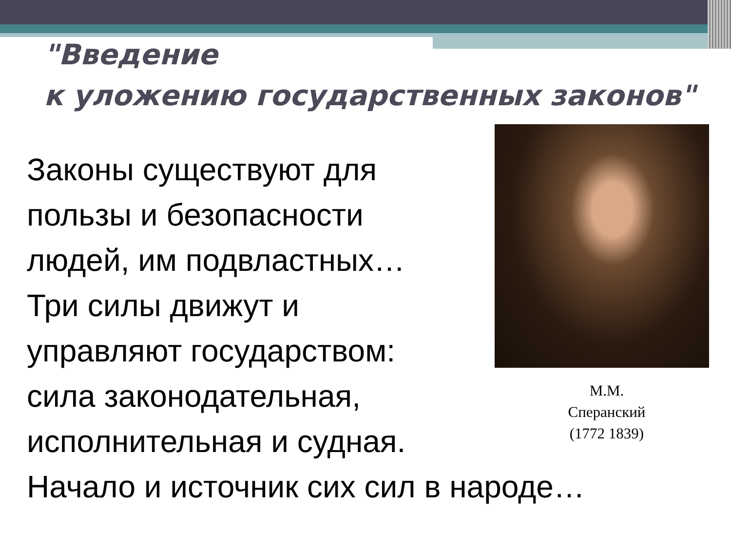"Введение
к уложению государственных законов"
Законы существуют для
пользы и безопасности
людей, им подвластных…
Три силы движут и
управляют государством:
сила законодательная,
исполнительная и судная.
Начало и источник сих сил в народе…
М.М.
Сперанский
(1772 1839)